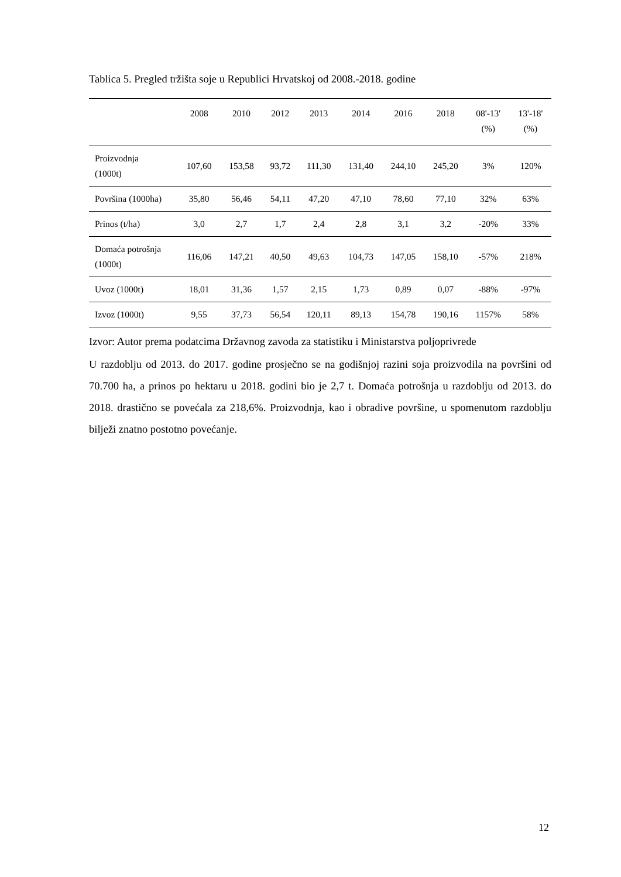Tablica 5. Pregled tržišta soje u Republici Hrvatskoj od 2008.-2018. godine
| | 2008 | 2010 | 2012 | 2013 | 2014 | 2016 | 2018 | 08'-13' (%) | 13'-18' (%) |
| --- | --- | --- | --- | --- | --- | --- | --- | --- | --- |
| Proizvodnja (1000t) | 107,60 | 153,58 | 93,72 | 111,30 | 131,40 | 244,10 | 245,20 | 3% | 120% |
| Površina (1000ha) | 35,80 | 56,46 | 54,11 | 47,20 | 47,10 | 78,60 | 77,10 | 32% | 63% |
| Prinos (t/ha) | 3,0 | 2,7 | 1,7 | 2,4 | 2,8 | 3,1 | 3,2 | -20% | 33% |
| Domaća potrošnja (1000t) | 116,06 | 147,21 | 40,50 | 49,63 | 104,73 | 147,05 | 158,10 | -57% | 218% |
| Uvoz (1000t) | 18,01 | 31,36 | 1,57 | 2,15 | 1,73 | 0,89 | 0,07 | -88% | -97% |
| Izvoz (1000t) | 9,55 | 37,73 | 56,54 | 120,11 | 89,13 | 154,78 | 190,16 | 1157% | 58% |
Izvor: Autor prema podatcima Državnog zavoda za statistiku i Ministarstva poljoprivrede
U razdoblju od 2013. do 2017. godine prosječno se na godišnjoj razini soja proizvodila na površini od 70.700 ha, a prinos po hektaru u 2018. godini bio je 2,7 t. Domaća potrošnja u razdoblju od 2013. do 2018. drastično se povećala za 218,6%. Proizvodnja, kao i obradive površine, u spomenutom razdoblju bilježi znatno postotno povećanje.
12